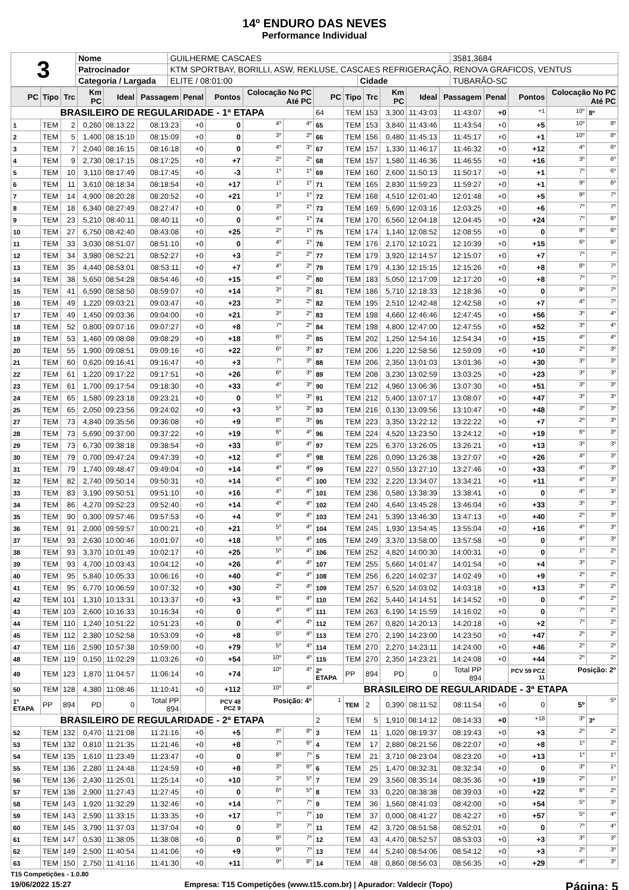14º ENDURO DAS NEVES
Performance Individual
| 3 | Nome | GUILHERME CASCAES | | | 3581,3684 |
| | Patrocinador | KTM SPORTBAY, BORILLI, ASW, REKLUSE, CASCAES REFRIGERAÇÃO, RENOVA GRAFICOS, VENTUS | | | |
| | Categoria / Largada | ELITE / 08:01:00 | Cidade | TUBARÃO-SC | |
| PC | Tipo | Trc | Km PC | Ideal | Passagem | Penal | Pontos | Colocação No PC Até PC | | PC | Tipo | Trc | Km PC | Ideal | Passagem | Penal | Pontos | Colocação No PC Até PC | |
| --- | --- | --- | --- | --- | --- | --- | --- | --- | --- | --- | --- | --- | --- | --- | --- | --- | --- | --- | --- |
| BRASILEIRO DE REGULARIDADE - 1ª ETAPA | | | | | | | | | | 64 | TEM | 153 | 3,300 | 11:43:03 | 11:43:07 | +0 | +1 | 10º | 8º |
| 1 | TEM | 2 | 0,260 | 08:13:22 | 08:13:23 | +0 | 0 | 4º | 4º | 65 | TEM | 153 | 3,840 | 11:43:46 | 11:43:54 | +0 | +5 | 10º | 8º |
| 2 | TEM | 5 | 1,400 | 08:15:10 | 08:15:09 | +0 | 0 | 3º | 2º | 66 | TEM | 156 | 0,480 | 11:45:13 | 11:45:17 | +0 | +1 | 10º | 8º |
| 3 | TEM | 7 | 2,040 | 08:16:15 | 08:16:18 | +0 | 0 | 4º | 3º | 67 | TEM | 157 | 1,330 | 11:46:17 | 11:46:32 | +0 | +12 | 4º | 6º |
| 4 | TEM | 9 | 2,730 | 08:17:15 | 08:17:25 | +0 | +7 | 2º | 2º | 68 | TEM | 157 | 1,580 | 11:46:36 | 11:46:55 | +0 | +16 | 3º | 6º |
| 5 | TEM | 10 | 3,110 | 08:17:49 | 08:17:45 | +0 | -3 | 1º | 1º | 69 | TEM | 160 | 2,600 | 11:50:13 | 11:50:17 | +0 | +1 | 7º | 6º |
| 6 | TEM | 11 | 3,610 | 08:18:34 | 08:18:54 | +0 | +17 | 1º | 1º | 71 | TEM | 165 | 2,830 | 11:59:23 | 11:59:27 | +0 | +1 | 9º | 6º |
| 7 | TEM | 14 | 4,900 | 08:20:28 | 08:20:52 | +0 | +21 | 1º | 1º | 72 | TEM | 168 | 4,510 | 12:01:40 | 12:01:48 | +0 | +5 | 9º | 7º |
| 8 | TEM | 18 | 6,340 | 08:27:49 | 08:27:47 | +0 | 0 | 3º | 1º | 73 | TEM | 169 | 5,690 | 12:03:16 | 12:03:25 | +0 | +6 | 7º | 7º |
| 9 | TEM | 23 | 5,210 | 08:40:11 | 08:40:11 | +0 | 0 | 4º | 1º | 74 | TEM | 170 | 6,560 | 12:04:18 | 12:04:45 | +0 | +24 | 7º | 6º |
| 10 | TEM | 27 | 6,750 | 08:42:40 | 08:43:08 | +0 | +25 | 2º | 1º | 75 | TEM | 174 | 1,140 | 12:08:52 | 12:08:55 | +0 | 0 | 9º | 6º |
| 11 | TEM | 33 | 3,030 | 08:51:07 | 08:51:10 | +0 | 0 | 4º | 1º | 76 | TEM | 176 | 2,170 | 12:10:21 | 12:10:39 | +0 | +15 | 6º | 6º |
| 12 | TEM | 34 | 3,980 | 08:52:21 | 08:52:27 | +0 | +3 | 2º | 2º | 77 | TEM | 179 | 3,920 | 12:14:57 | 12:15:07 | +0 | +7 | 7º | 7º |
| 13 | TEM | 35 | 4,440 | 08:53:01 | 08:53:11 | +0 | +7 | 4º | 2º | 79 | TEM | 179 | 4,130 | 12:15:15 | 12:15:26 | +0 | +8 | 8º | 7º |
| 14 | TEM | 38 | 5,650 | 08:54:28 | 08:54:46 | +0 | +15 | 4º | 2º | 80 | TEM | 183 | 5,050 | 12:17:09 | 12:17:20 | +0 | +8 | 7º | 7º |
| 15 | TEM | 41 | 6,590 | 08:58:50 | 08:59:07 | +0 | +14 | 3º | 2º | 81 | TEM | 186 | 5,710 | 12:18:33 | 12:18:36 | +0 | 0 | 9º | 7º |
| 16 | TEM | 49 | 1,220 | 09:03:21 | 09:03:47 | +0 | +23 | 3º | 2º | 82 | TEM | 195 | 2,510 | 12:42:48 | 12:42:58 | +0 | +7 | 4º | 7º |
| 17 | TEM | 49 | 1,450 | 09:03:36 | 09:04:00 | +0 | +21 | 3º | 2º | 83 | TEM | 198 | 4,660 | 12:46:46 | 12:47:45 | +0 | +56 | 3º | 4º |
| 18 | TEM | 52 | 0,800 | 09:07:16 | 09:07:27 | +0 | +8 | 7º | 2º | 84 | TEM | 198 | 4,800 | 12:47:00 | 12:47:55 | +0 | +52 | 3º | 4º |
| 19 | TEM | 53 | 1,460 | 09:08:08 | 09:08:29 | +0 | +18 | 6º | 2º | 85 | TEM | 202 | 1,250 | 12:54:16 | 12:54:34 | +0 | +15 | 4º | 4º |
| 20 | TEM | 55 | 1,900 | 09:08:51 | 09:09:16 | +0 | +22 | 6º | 3º | 87 | TEM | 206 | 1,220 | 12:58:56 | 12:59:09 | +0 | +10 | 2º | 3º |
| 21 | TEM | 60 | 0,620 | 09:16:41 | 09:16:47 | +0 | +3 | 7º | 3º | 88 | TEM | 206 | 2,350 | 13:01:03 | 13:01:36 | +0 | +30 | 3º | 3º |
| 22 | TEM | 61 | 1,220 | 09:17:22 | 09:17:51 | +0 | +26 | 6º | 3º | 89 | TEM | 208 | 3,230 | 13:02:59 | 13:03:25 | +0 | +23 | 3º | 3º |
| 23 | TEM | 61 | 1,700 | 09:17:54 | 09:18:30 | +0 | +33 | 4º | 3º | 90 | TEM | 212 | 4,960 | 13:06:36 | 13:07:30 | +0 | +51 | 3º | 3º |
| 24 | TEM | 65 | 1,580 | 09:23:18 | 09:23:21 | +0 | 0 | 5º | 3º | 91 | TEM | 212 | 5,400 | 13:07:17 | 13:08:07 | +0 | +47 | 3º | 3º |
| 25 | TEM | 65 | 2,050 | 09:23:56 | 09:24:02 | +0 | +3 | 5º | 3º | 93 | TEM | 216 | 0,130 | 13:09:56 | 13:10:47 | +0 | +48 | 3º | 3º |
| 27 | TEM | 73 | 4,840 | 09:35:56 | 09:36:08 | +0 | +9 | 8º | 3º | 95 | TEM | 223 | 3,350 | 13:22:12 | 13:22:22 | +0 | +7 | 2º | 3º |
| 28 | TEM | 73 | 5,690 | 09:37:00 | 09:37:22 | +0 | +19 | 6º | 4º | 96 | TEM | 224 | 4,520 | 13:23:50 | 13:24:12 | +0 | +19 | 6º | 3º |
| 29 | TEM | 73 | 6,730 | 09:38:18 | 09:38:54 | +0 | +33 | 6º | 4º | 97 | TEM | 225 | 6,370 | 13:26:05 | 13:26:21 | +0 | +13 | 3º | 3º |
| 30 | TEM | 79 | 0,700 | 09:47:24 | 09:47:39 | +0 | +12 | 4º | 4º | 98 | TEM | 226 | 0,090 | 13:26:38 | 13:27:07 | +0 | +26 | 4º | 3º |
| 31 | TEM | 79 | 1,740 | 09:48:47 | 09:49:04 | +0 | +14 | 4º | 4º | 99 | TEM | 227 | 0,550 | 13:27:10 | 13:27:46 | +0 | +33 | 4º | 3º |
| 32 | TEM | 82 | 2,740 | 09:50:14 | 09:50:31 | +0 | +14 | 4º | 4º | 100 | TEM | 232 | 2,220 | 13:34:07 | 13:34:21 | +0 | +11 | 4º | 3º |
| 33 | TEM | 83 | 3,190 | 09:50:51 | 09:51:10 | +0 | +16 | 4º | 4º | 101 | TEM | 236 | 0,580 | 13:38:39 | 13:38:41 | +0 | 0 | 4º | 3º |
| 34 | TEM | 86 | 4,270 | 09:52:23 | 09:52:40 | +0 | +14 | 4º | 4º | 102 | TEM | 240 | 4,640 | 13:45:28 | 13:46:04 | +0 | +33 | 3º | 3º |
| 35 | TEM | 90 | 0,300 | 09:57:46 | 09:57:53 | +0 | +4 | 9º | 4º | 103 | TEM | 241 | 5,390 | 13:46:30 | 13:47:13 | +0 | +40 | 2º | 3º |
| 36 | TEM | 91 | 2,000 | 09:59:57 | 10:00:21 | +0 | +21 | 5º | 4º | 104 | TEM | 245 | 1,930 | 13:54:45 | 13:55:04 | +0 | +16 | 4º | 3º |
| 37 | TEM | 93 | 2,630 | 10:00:46 | 10:01:07 | +0 | +18 | 5º | 4º | 105 | TEM | 249 | 3,370 | 13:58:00 | 13:57:58 | +0 | 0 | 4º | 3º |
| 38 | TEM | 93 | 3,370 | 10:01:49 | 10:02:17 | +0 | +25 | 5º | 4º | 106 | TEM | 252 | 4,820 | 14:00:30 | 14:00:31 | +0 | 0 | 1º | 2º |
| 39 | TEM | 93 | 4,700 | 10:03:43 | 10:04:12 | +0 | +26 | 4º | 4º | 107 | TEM | 255 | 5,660 | 14:01:47 | 14:01:54 | +0 | +4 | 3º | 2º |
| 40 | TEM | 95 | 5,840 | 10:05:33 | 10:06:16 | +0 | +40 | 4º | 4º | 108 | TEM | 256 | 6,220 | 14:02:37 | 14:02:49 | +0 | +9 | 2º | 2º |
| 41 | TEM | 95 | 6,770 | 10:06:59 | 10:07:32 | +0 | +30 | 2º | 4º | 109 | TEM | 257 | 6,520 | 14:03:02 | 14:03:18 | +0 | +13 | 3º | 2º |
| 42 | TEM | 101 | 1,310 | 10:13:31 | 10:13:37 | +0 | +3 | 6º | 4º | 110 | TEM | 262 | 5,440 | 14:14:51 | 14:14:52 | +0 | 0 | 4º | 2º |
| 43 | TEM | 103 | 2,600 | 10:16:33 | 10:16:34 | +0 | 0 | 4º | 4º | 111 | TEM | 263 | 6,190 | 14:15:59 | 14:16:02 | +0 | 0 | 7º | 2º |
| 44 | TEM | 110 | 1,240 | 10:51:22 | 10:51:23 | +0 | 0 | 4º | 4º | 112 | TEM | 267 | 0,820 | 14:20:13 | 14:20:18 | +0 | +2 | 7º | 2º |
| 45 | TEM | 112 | 2,380 | 10:52:58 | 10:53:09 | +0 | +8 | 5º | 4º | 113 | TEM | 270 | 2,190 | 14:23:00 | 14:23:50 | +0 | +47 | 2º | 2º |
| 47 | TEM | 116 | 2,590 | 10:57:38 | 10:59:00 | +0 | +79 | 5º | 4º | 114 | TEM | 270 | 2,270 | 14:23:11 | 14:24:00 | +0 | +46 | 2º | 2º |
| 48 | TEM | 119 | 0,150 | 11:02:29 | 11:03:26 | +0 | +54 | 10º | 4º | 115 | TEM | 270 | 2,350 | 14:23:21 | 14:24:08 | +0 | +44 | 2º | 2º |
| 49 | TEM | 123 | 1,870 | 11:04:57 | 11:06:14 | +0 | +74 | 10º | 4º | 2ª ETAPA | PP | 894 | PD | 0 | Total PP 894 | | PCV 59 PCZ 11 | Posição: 2º | |
| 50 | TEM | 128 | 4,380 | 11:08:46 | 11:10:41 | +0 | +112 | 10º | 4º | BRASILEIRO DE REGULARIDADE - 3ª ETAPA | | | | | | | | | |
| 1ª ETAPA | PP | 894 | PD | 0 | Total PP 894 | | PCV 48 PCZ 9 | Posição: 4º | | 1 | TEM | 2 | 0,390 | 08:11:52 | 08:11:54 | +0 | 0 | 5º | 5º |
| BRASILEIRO DE REGULARIDADE - 2ª ETAPA | | | | | | | | | | 2 | TEM | 5 | 1,910 | 08:14:12 | 08:14:33 | +0 | +18 | 3º | 3º |
| 52 | TEM | 132 | 0,470 | 11:21:08 | 11:21:16 | +0 | +5 | 8º | 8º | 3 | TEM | 11 | 1,020 | 08:19:37 | 08:19:43 | +0 | +3 | 2º | 2º |
| 53 | TEM | 132 | 0,810 | 11:21:35 | 11:21:46 | +0 | +8 | 7º | 6º | 4 | TEM | 17 | 2,880 | 08:21:56 | 08:22:07 | +0 | +8 | 1º | 2º |
| 54 | TEM | 135 | 1,610 | 11:23:49 | 11:23:47 | +0 | 0 | 8º | 7º | 5 | TEM | 21 | 3,710 | 08:23:04 | 08:23:20 | +0 | +13 | 1º | 1º |
| 55 | TEM | 136 | 2,280 | 11:24:48 | 11:24:59 | +0 | +8 | 3º | 6º | 6 | TEM | 25 | 1,470 | 08:32:31 | 08:32:34 | +0 | 0 | 3º | 1º |
| 56 | TEM | 136 | 2,430 | 11:25:01 | 11:25:14 | +0 | +10 | 3º | 5º | 7 | TEM | 29 | 3,560 | 08:35:14 | 08:35:36 | +0 | +19 | 2º | 1º |
| 57 | TEM | 138 | 2,900 | 11:27:43 | 11:27:45 | +0 | 0 | 6º | 5º | 8 | TEM | 33 | 0,220 | 08:38:38 | 08:39:03 | +0 | +22 | 6º | 2º |
| 58 | TEM | 143 | 1,920 | 11:32:29 | 11:32:46 | +0 | +14 | 7º | 7º | 9 | TEM | 36 | 1,560 | 08:41:03 | 08:42:00 | +0 | +54 | 5º | 3º |
| 59 | TEM | 143 | 2,590 | 11:33:15 | 11:33:35 | +0 | +17 | 7º | 7º | 10 | TEM | 37 | 0,000 | 08:41:27 | 08:42:27 | +0 | +57 | 5º | 4º |
| 60 | TEM | 145 | 3,790 | 11:37:03 | 11:37:04 | +0 | 0 | 3º | 7º | 11 | TEM | 42 | 3,720 | 08:51:58 | 08:52:01 | +0 | 0 | 7º | 4º |
| 61 | TEM | 147 | 0,530 | 11:38:05 | 11:38:08 | +0 | 0 | 9º | 7º | 12 | TEM | 43 | 4,470 | 08:52:57 | 08:53:03 | +0 | +3 | 3º | 3º |
| 62 | TEM | 149 | 2,500 | 11:40:54 | 11:41:06 | +0 | +9 | 9º | 7º | 13 | TEM | 44 | 5,240 | 08:54:06 | 08:54:12 | +0 | +3 | 2º | 3º |
| 63 | TEM | 150 | 2,750 | 11:41:16 | 11:41:30 | +0 | +11 | 9º | 8º | 14 | TEM | 48 | 0,860 | 08:56:03 | 08:56:35 | +0 | +29 | 4º | 3º |
T15 Competições - 1.0.80
19/06/2022 15:27 Empresa: T15 Competições (www.t15.com.br) | Apurador: Valdecir (Topo) Página: 5